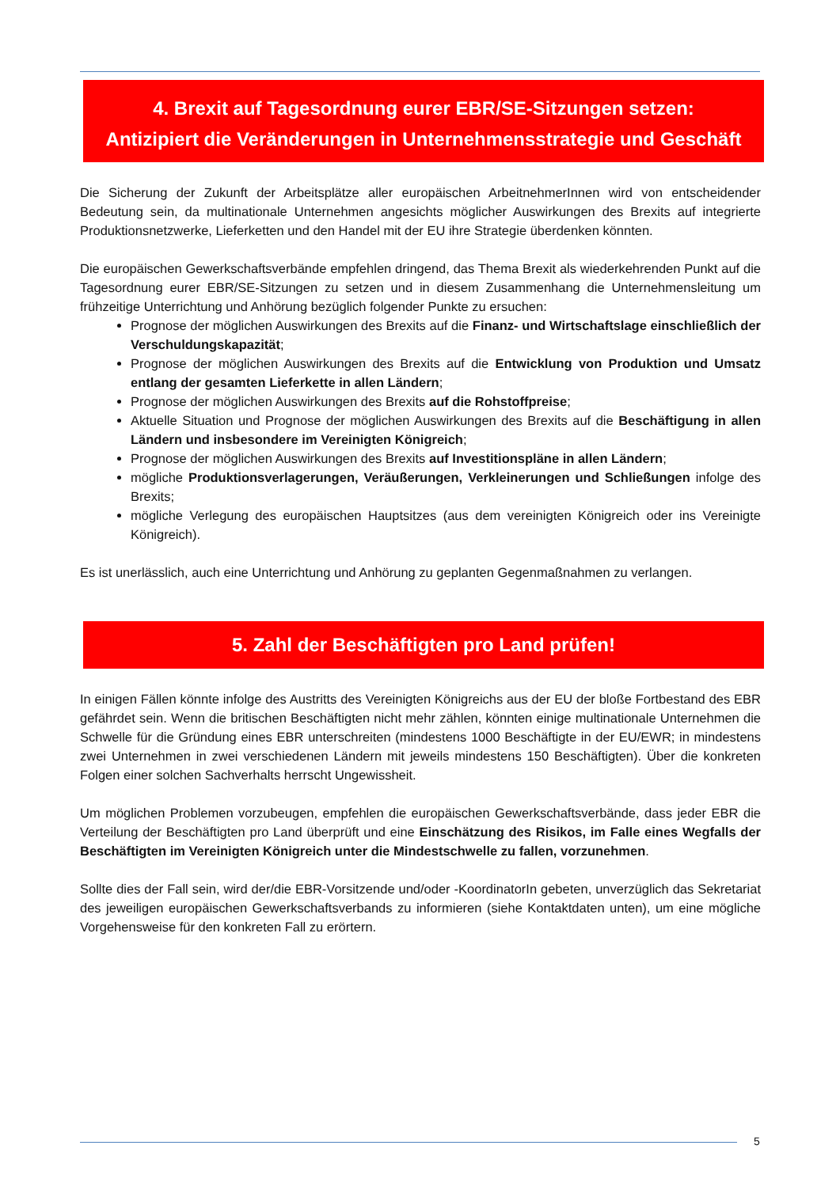4. Brexit auf Tagesordnung eurer EBR/SE-Sitzungen setzen:
Antizipiert die Veränderungen in Unternehmensstrategie und Geschäft
Die Sicherung der Zukunft der Arbeitsplätze aller europäischen ArbeitnehmerInnen wird von entscheidender Bedeutung sein, da multinationale Unternehmen angesichts möglicher Auswirkungen des Brexits auf integrierte Produktionsnetzwerke, Lieferketten und den Handel mit der EU ihre Strategie überdenken könnten.
Die europäischen Gewerkschaftsverbände empfehlen dringend, das Thema Brexit als wiederkehrenden Punkt auf die Tagesordnung eurer EBR/SE-Sitzungen zu setzen und in diesem Zusammenhang die Unternehmensleitung um frühzeitige Unterrichtung und Anhörung bezüglich folgender Punkte zu ersuchen:
Prognose der möglichen Auswirkungen des Brexits auf die Finanz- und Wirtschaftslage einschließlich der Verschuldungskapazität;
Prognose der möglichen Auswirkungen des Brexits auf die Entwicklung von Produktion und Umsatz entlang der gesamten Lieferkette in allen Ländern;
Prognose der möglichen Auswirkungen des Brexits auf die Rohstoffpreise;
Aktuelle Situation und Prognose der möglichen Auswirkungen des Brexits auf die Beschäftigung in allen Ländern und insbesondere im Vereinigten Königreich;
Prognose der möglichen Auswirkungen des Brexits auf Investitionspläne in allen Ländern;
mögliche Produktionsverlagerungen, Veräußerungen, Verkleinerungen und Schließungen infolge des Brexits;
mögliche Verlegung des europäischen Hauptsitzes (aus dem vereinigten Königreich oder ins Vereinigte Königreich).
Es ist unerlässlich, auch eine Unterrichtung und Anhörung zu geplanten Gegenmaßnahmen zu verlangen.
5. Zahl der Beschäftigten pro Land prüfen!
In einigen Fällen könnte infolge des Austritts des Vereinigten Königreichs aus der EU der bloße Fortbestand des EBR gefährdet sein. Wenn die britischen Beschäftigten nicht mehr zählen, könnten einige multinationale Unternehmen die Schwelle für die Gründung eines EBR unterschreiten (mindestens 1000 Beschäftigte in der EU/EWR; in mindestens zwei Unternehmen in zwei verschiedenen Ländern mit jeweils mindestens 150 Beschäftigten). Über die konkreten Folgen einer solchen Sachverhalts herrscht Ungewissheit.
Um möglichen Problemen vorzubeugen, empfehlen die europäischen Gewerkschaftsverbände, dass jeder EBR die Verteilung der Beschäftigten pro Land überprüft und eine Einschätzung des Risikos, im Falle eines Wegfalls der Beschäftigten im Vereinigten Königreich unter die Mindestschwelle zu fallen, vorzunehmen.
Sollte dies der Fall sein, wird der/die EBR-Vorsitzende und/oder -KoordinatorIn gebeten, unverzüglich das Sekretariat des jeweiligen europäischen Gewerkschaftsverbands zu informieren (siehe Kontaktdaten unten), um eine mögliche Vorgehensweise für den konkreten Fall zu erörtern.
5